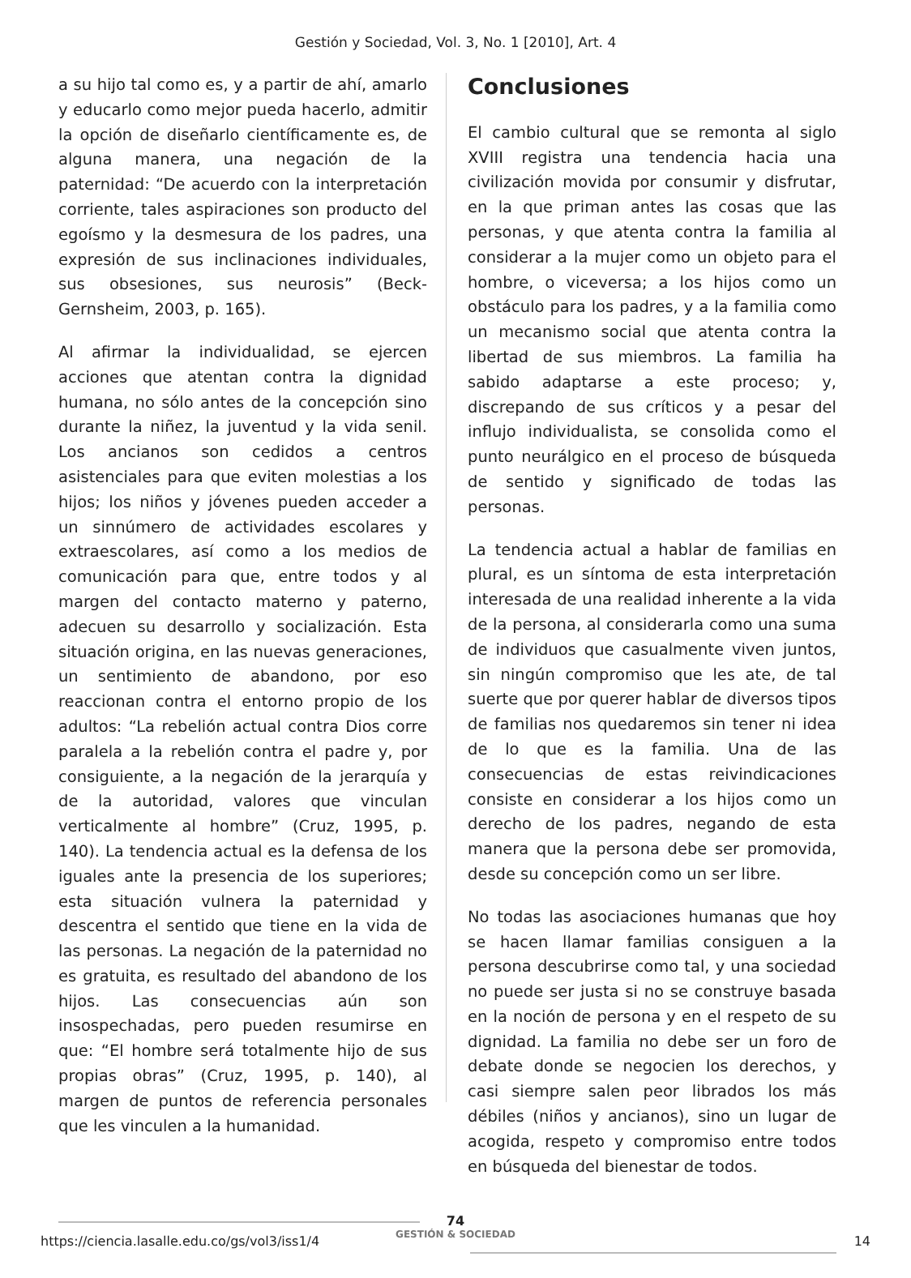Gestión y Sociedad, Vol. 3, No. 1 [2010], Art. 4
a su hijo tal como es, y a partir de ahí, amarlo y educarlo como mejor pueda hacerlo, admitir la opción de diseñarlo científicamente es, de alguna manera, una negación de la paternidad: “De acuerdo con la interpretación corriente, tales aspiraciones son producto del egoísmo y la desmesura de los padres, una expresión de sus inclinaciones individuales, sus obsesiones, sus neurosis” (Beck-Gernsheim, 2003, p. 165).
Al afirmar la individualidad, se ejercen acciones que atentan contra la dignidad humana, no sólo antes de la concepción sino durante la niñez, la juventud y la vida senil. Los ancianos son cedidos a centros asistenciales para que eviten molestias a los hijos; los niños y jóvenes pueden acceder a un sinnúmero de actividades escolares y extraescolares, así como a los medios de comunicación para que, entre todos y al margen del contacto materno y paterno, adecuen su desarrollo y socialización. Esta situación origina, en las nuevas generaciones, un sentimiento de abandono, por eso reaccionan contra el entorno propio de los adultos: “La rebelión actual contra Dios corre paralela a la rebelión contra el padre y, por consiguiente, a la negación de la jerarquía y de la autoridad, valores que vinculan verticalmente al hombre” (Cruz, 1995, p. 140). La tendencia actual es la defensa de los iguales ante la presencia de los superiores; esta situación vulnera la paternidad y descentra el sentido que tiene en la vida de las personas. La negación de la paternidad no es gratuita, es resultado del abandono de los hijos. Las consecuencias aún son insospechadas, pero pueden resumirse en que: “El hombre será totalmente hijo de sus propias obras” (Cruz, 1995, p. 140), al margen de puntos de referencia personales que les vinculen a la humanidad.
Conclusiones
El cambio cultural que se remonta al siglo XVIII registra una tendencia hacia una civilización movida por consumir y disfrutar, en la que priman antes las cosas que las personas, y que atenta contra la familia al considerar a la mujer como un objeto para el hombre, o viceversa; a los hijos como un obstáculo para los padres, y a la familia como un mecanismo social que atenta contra la libertad de sus miembros. La familia ha sabido adaptarse a este proceso; y, discrepando de sus críticos y a pesar del influjo individualista, se consolida como el punto neurálgico en el proceso de búsqueda de sentido y significado de todas las personas.
La tendencia actual a hablar de familias en plural, es un síntoma de esta interpretación interesada de una realidad inherente a la vida de la persona, al considerarla como una suma de individuos que casualmente viven juntos, sin ningún compromiso que les ate, de tal suerte que por querer hablar de diversos tipos de familias nos quedaremos sin tener ni idea de lo que es la familia. Una de las consecuencias de estas reivindicaciones consiste en considerar a los hijos como un derecho de los padres, negando de esta manera que la persona debe ser promovida, desde su concepción como un ser libre.
No todas las asociaciones humanas que hoy se hacen llamar familias consiguen a la persona descubrirse como tal, y una sociedad no puede ser justa si no se construye basada en la noción de persona y en el respeto de su dignidad. La familia no debe ser un foro de debate donde se negocien los derechos, y casi siempre salen peor librados los más débiles (niños y ancianos), sino un lugar de acogida, respeto y compromiso entre todos en búsqueda del bienestar de todos.
74
GESTIÓN & SOCIEDAD
https://ciencia.lasalle.edu.co/gs/vol3/iss1/4 14